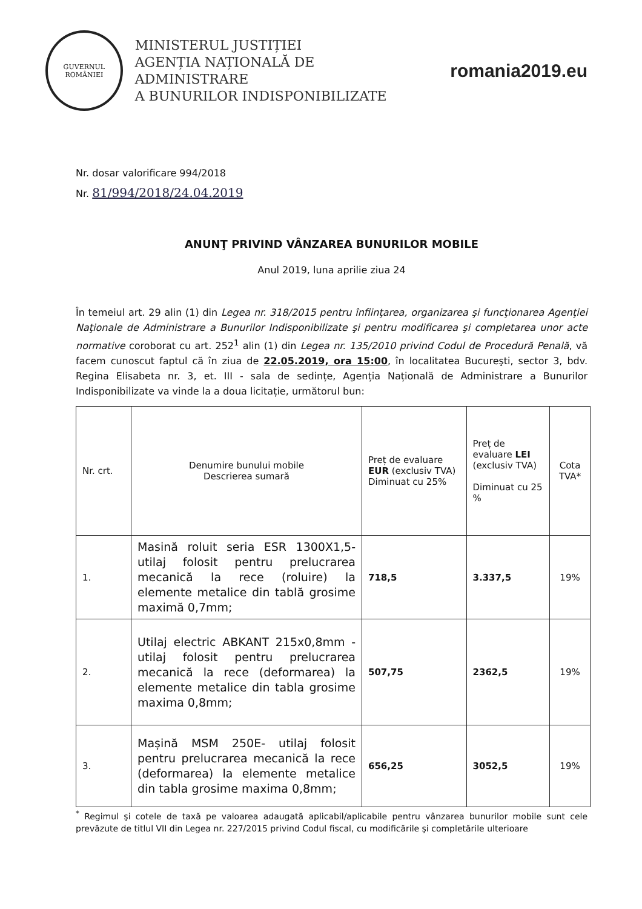GUVERNUL
ROMÂNIEI
MINISTERUL JUSTIȚIEI
AGENȚIA NAȚIONALĂ DE ADMINISTRARE
A BUNURILOR INDISPONIBILIZATE
romania2019.eu
Nr. dosar valorificare 994/2018
Nr. 81/994/2018/24.04.2019
ANUNŢ PRIVIND VÂNZAREA BUNURILOR MOBILE
Anul 2019, luna aprilie ziua 24
În temeiul art. 29 alin (1) din Legea nr. 318/2015 pentru înfiinţarea, organizarea şi funcţionarea Agenţiei Naţionale de Administrare a Bunurilor Indisponibilizate şi pentru modificarea şi completarea unor acte normative coroborat cu art. 252<sup>1</sup> alin (1) din Legea nr. 135/2010 privind Codul de Procedură Penală, vă facem cunoscut faptul că în ziua de 22.05.2019, ora 15:00, în localitatea Bucureşti, sector 3, bdv. Regina Elisabeta nr. 3, et. III - sala de sedințe, Agenția Națională de Administrare a Bunurilor Indisponibilizate va vinde la a doua licitație, următorul bun:
| Nr. crt. | Denumire bunului mobile Descrierea sumară | Preț de evaluare EUR (exclusiv TVA) Diminuat cu 25% | Preț de evaluare LEI (exclusiv TVA) Diminuat cu 25 % | Cota TVA* |
| --- | --- | --- | --- | --- |
| 1. | Masină roluit seria ESR 1300X1,5- utilaj folosit pentru prelucrarea mecanică la rece (roluire) la elemente metalice din tablă grosime maximă 0,7mm; | 718,5 | 3.337,5 | 19% |
| 2. | Utilaj electric ABKANT 215x0,8mm - utilaj folosit pentru prelucrarea mecanică la rece (deformarea) la elemente metalice din tabla grosime maxima 0,8mm; | 507,75 | 2362,5 | 19% |
| 3. | Mașină MSM 250E- utilaj folosit pentru prelucrarea mecanică la rece (deformarea) la elemente metalice din tabla grosime maxima 0,8mm; | 656,25 | 3052,5 | 19% |
<sup>*</sup> Regimul şi cotele de taxă pe valoarea adaugată aplicabil/aplicabile pentru vânzarea bunurilor mobile sunt cele prevăzute de titlul VII din Legea nr. 227/2015 privind Codul fiscal, cu modificările şi completările ulterioare